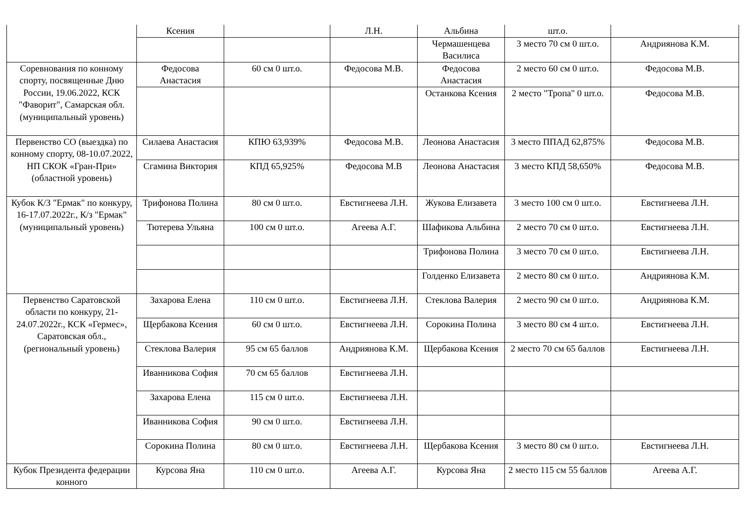| | Ксения | | Л.Н. | Альбина | шт.о. | |
| | | | | Чермашенцева Василиса | 3 место 70 см 0 шт.о. | Андриянова К.М. |
| Соревнования по конному спорту, посвященные Дню России, 19.06.2022, КСК "Фаворит", Самарская обл. (муниципальный уровень) | Федосова Анастасия | 60 см 0 шт.о. | Федосова М.В. | Федосова Анастасия | 2 место 60 см 0 шт.о. | Федосова М.В. |
| | | | | Останкова Ксения | 2 место "Тропа" 0 шт.о. | Федосова М.В. |
| Первенство СО (выездка) по конному спорту, 08-10.07.2022, НП СКОК «Гран-При» (областной уровень) | Силаева Анастасия | КПЮ 63,939% | Федосова М.В. | Леонова Анастасия | 3 место ППАД 62,875% | Федосова М.В. |
| | Сгамина Виктория | КПД 65,925% | Федосова М.В | Леонова Анастасия | 3 место КПД 58,650% | Федосова М.В. |
| Кубок К/З "Ермак" по конкуру, 16-17.07.2022г., К/з "Ермак" (муниципальный уровень) | Трифонова Полина | 80 см 0 шт.о. | Евстигнеева Л.Н. | Жукова Елизавета | 3 место 100 см 0 шт.о. | Евстигнеева Л.Н. |
| | Тютерева Ульяна | 100 см 0 шт.о. | Агеева А.Г. | Шафикова Альбина | 2 место 70 см 0 шт.о. | Евстигнеева Л.Н. |
| | | | | Трифонова Полина | 3 место 70 см 0 шт.о. | Евстигнеева Л.Н. |
| | | | | Голденко Елизавета | 2 место 80 см 0 шт.о. | Андриянова К.М. |
| Первенство Саратовской области по конкуру, 21-24.07.2022г., КСК «Гермес», Саратовская обл., (региональный уровень) | Захарова Елена | 110 см 0 шт.о. | Евстигнеева Л.Н. | Стеклова Валерия | 2 место 90 см 0 шт.о. | Андриянова К.М. |
| | Щербакова Ксения | 60 см 0 шт.о. | Евстигнеева Л.Н. | Сорокина Полина | 3 место 80 см 4 шт.о. | Евстигнеева Л.Н. |
| | Стеклова Валерия | 95 см 65 баллов | Андриянова К.М. | Щербакова Ксения | 2 место 70 см 65 баллов | Евстигнеева Л.Н. |
| | Иванникова София | 70 см 65 баллов | Евстигнеева Л.Н. | | | |
| | Захарова Елена | 115 см 0 шт.о. | Евстигнеева Л.Н. | | | |
| | Иванникова София | 90 см 0 шт.о. | Евстигнеева Л.Н. | | | |
| | Сорокина Полина | 80 см 0 шт.о. | Евстигнеева Л.Н. | Щербакова Ксения | 3 место 80 см 0 шт.о. | Евстигнеева Л.Н. |
| Кубок Президента федерации конного | Курсова Яна | 110 см 0 шт.о. | Агеева А.Г. | Курсова Яна | 2 место 115 см 55 баллов | Агеева А.Г. |